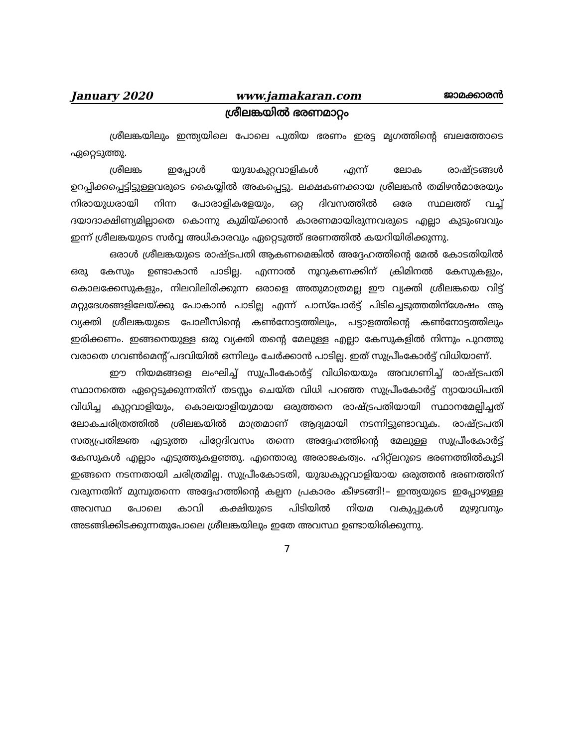January 2020 www.jamakaran.com ജാമക്കാരൻ
ശ്രീലങ്കയിൽ ഭരണമാറ്റം
ശ്രീലങ്കയിലും ഇന്ത്യയിലെ പോലെ പുതിയ ഭരണം ഇരട്ട മൃഗത്തിന്റെ ബലത്തോടെ ഏറ്റെടുത്തു.
ശ്രീലങ്ക ഇപ്പോൾ യുദ്ധകുറ്റവാളികൾ എന്ന് ലോക രാഷ്ട്രങ്ങൾ ഉറപ്പിക്കപ്പെട്ടിട്ടുള്ളവരുടെ കൈയ്യിൽ അകപ്പെട്ടു. ലക്ഷകണക്കായ ശ്രീലങ്കൻ തമിഴൻമാരേയും നിരായുധരായി നിന്ന പോരാളികളേയും, ഒറ്റ ദിവസത്തിൽ ഒരേ സ്ഥലത്ത് വച്ച് ദയാദാക്ഷിണ്യമില്ലാതെ കൊന്നു കുമിയ്ക്കാൻ കാരണമായിരുന്നവരുടെ എല്ലാ കുടുംബവും ഇന്ന് ശ്രീലങ്കയുടെ സർവ്വ അധികാരവും ഏറ്റെടുത്ത് ഭരണത്തിൽ കയറിയിരിക്കുന്നു.
ഒരാൾ ശ്രീലങ്കയുടെ രാഷ്ട്രപതി ആകണമെങ്കിൽ അദ്ദേഹത്തിന്റെ മേൽ കോടതിയിൽ ഒരു കേസും ഉണ്ടാകാൻ പാടില്ല. എന്നാൽ നൂറുകണക്കിന് ക്രിമിനൽ കേസുകളും, കൊലക്കേസുകളും, നിലവിലിരിക്കുന്ന ഒരാളെ അതുമാത്രമല്ല ഈ വ്യക്തി ശ്രീലങ്കയെ വിട്ട് മറ്റുദേശങ്ങളിലേയ്ക്കു പോകാൻ പാടില്ല എന്ന് പാസ്പോർട്ട് പിടിച്ചെടുത്തതിന്ശേഷം ആ വ്യക്തി ശ്രീലങ്കയുടെ പോലീസിന്റെ കൺനോട്ടത്തിലും, പട്ടാളത്തിന്റെ കൺനോട്ടത്തിലും ഇരിക്കണം. ഇങ്ങനെയുള്ള ഒരു വ്യക്തി തന്റെ മേലുള്ള എല്ലാ കേസുകളിൽ നിന്നും പുറത്തു വരാതെ ഗവൺമെന്റ് പദവിയിൽ ഒന്നിലും ചേർക്കാൻ പാടില്ല. ഇത് സുപ്രീംകോർട്ട് വിധിയാണ്.
ഈ നിയമങ്ങളെ ലംഘിച്ച് സുപ്രീംകോർട്ട് വിധിയെയും അവഗണിച്ച് രാഷ്ട്രപതി സ്ഥാനത്തെ ഏറ്റെടുക്കുന്നതിന് തടസ്സം ചെയ്ത വിധി പറഞ്ഞ സുപ്രീംകോർട്ട് ന്യായാധിപതി വിധിച്ച കുറ്റവാളിയും, കൊലയാളിയുമായ ഒരുത്തനെ രാഷ്ട്രപതിയായി സ്ഥാനമേല്പിച്ചത് ലോകചരിത്രത്തിൽ ശ്രീലങ്കയിൽ മാത്രമാണ് ആദ്യമായി നടന്നിട്ടുണ്ടാവുക. രാഷ്ട്രപതി സത്യപ്രതിജ്ഞ എടുത്ത പിറ്റേദിവസം തന്നെ അദ്ദേഹത്തിന്റെ മേലുള്ള സുപ്രീംകോർട്ട് കേസുകൾ എല്ലാം എടുത്തുകളഞ്ഞു. എന്തൊരു അരാജകത്വം. ഹിറ്റ്ലറുടെ ഭരണത്തിൽകൂടി ഇങ്ങനെ നടന്നതായി ചരിത്രമില്ല. സുപ്രീംകോടതി, യുദ്ധകുറ്റവാളിയായ ഒരുത്തൻ ഭരണത്തിന് വരുന്നതിന് മുമ്പുതന്നെ അദ്ദേഹത്തിന്റെ കല്പന പ്രകാരം കീഴടങ്ങി!– ഇന്ത്യയുടെ ഇപ്പോഴുള്ള അവസ്ഥ പോലെ കാവി കക്ഷിയുടെ പിടിയിൽ നിയമ വകുപ്പുകൾ മുഴുവനും അടങ്ങിക്കിടക്കുന്നതുപോലെ ശ്രീലങ്കയിലും ഇതേ അവസ്ഥ ഉണ്ടായിരിക്കുന്നു.
7